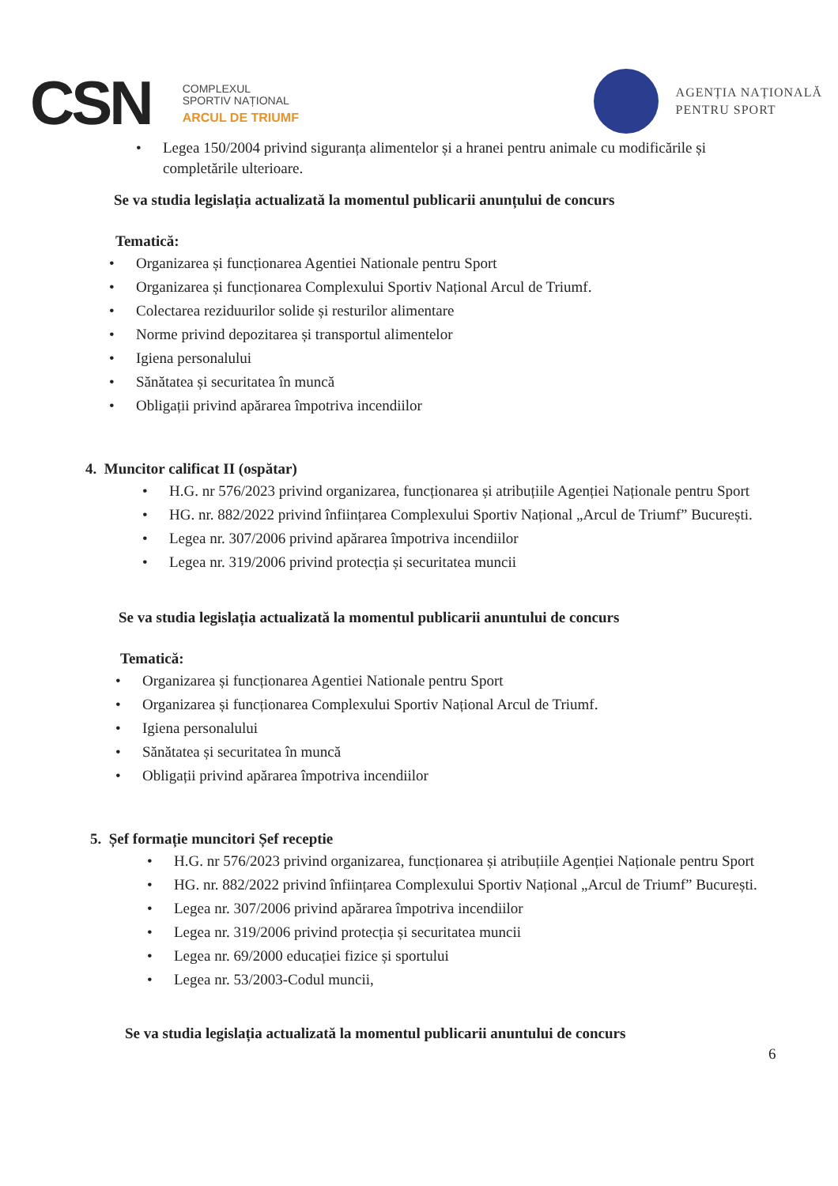CSN
COMPLEXUL
SPORTIV NAȚIONAL
ARCUL DE TRIUMF
AGENȚIA NAȚIONALĂ
PENTRU SPORT
• Legea 150/2004 privind siguranța alimentelor și a hranei pentru animale cu modificările și completările ulterioare.
Se va studia legislația actualizată la momentul publicarii anunțului de concurs
Tematică:
• Organizarea și funcționarea Agentiei Nationale pentru Sport
• Organizarea și funcționarea Complexului Sportiv Național Arcul de Triumf.
• Colectarea reziduurilor solide și resturilor alimentare
• Norme privind depozitarea și transportul alimentelor
• Igiena personalului
• Sănătatea și securitatea în muncă
• Obligații privind apărarea împotriva incendiilor
4. Muncitor calificat II (ospătar)
• H.G. nr 576/2023 privind organizarea, funcționarea și atribuțiile Agenției Naționale pentru Sport
• HG. nr. 882/2022 privind înființarea Complexului Sportiv Național „Arcul de Triumf” București.
• Legea nr. 307/2006 privind apărarea împotriva incendiilor
• Legea nr. 319/2006 privind protecția și securitatea muncii
Se va studia legislația actualizată la momentul publicarii anuntului de concurs
Tematică:
• Organizarea și funcționarea Agentiei Nationale pentru Sport
• Organizarea și funcționarea Complexului Sportiv Național Arcul de Triumf.
• Igiena personalului
• Sănătatea și securitatea în muncă
• Obligații privind apărarea împotriva incendiilor
5. Șef formație muncitori Șef receptie
• H.G. nr 576/2023 privind organizarea, funcționarea și atribuțiile Agenției Naționale pentru Sport
• HG. nr. 882/2022 privind înființarea Complexului Sportiv Național „Arcul de Triumf” București.
• Legea nr. 307/2006 privind apărarea împotriva incendiilor
• Legea nr. 319/2006 privind protecția și securitatea muncii
• Legea nr. 69/2000 educației fizice și sportului
• Legea nr. 53/2003-Codul muncii,
Se va studia legislația actualizată la momentul publicarii anuntului de concurs
6